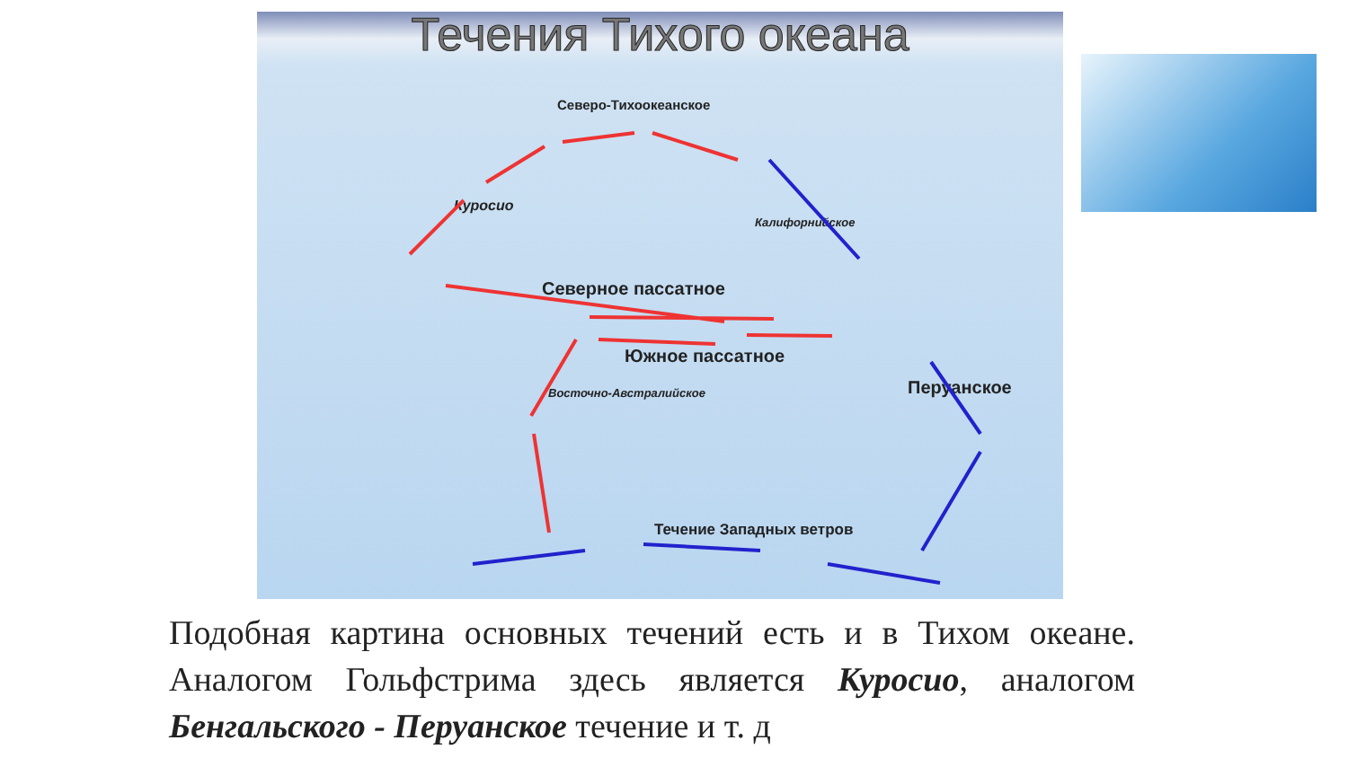Течения Тихого океана
Северо-Тихоокеанское
Куросио
Калифорнийское
Северное пассатное
Южное пассатное
Восточно-Австралийское Перуанское
Течение Западных ветров
Подобная картина основных течений есть и в Тихом океане. Аналогом Гольфстрима здесь является Куросио, аналогом Бенгальского - Перуанское течение и т. д